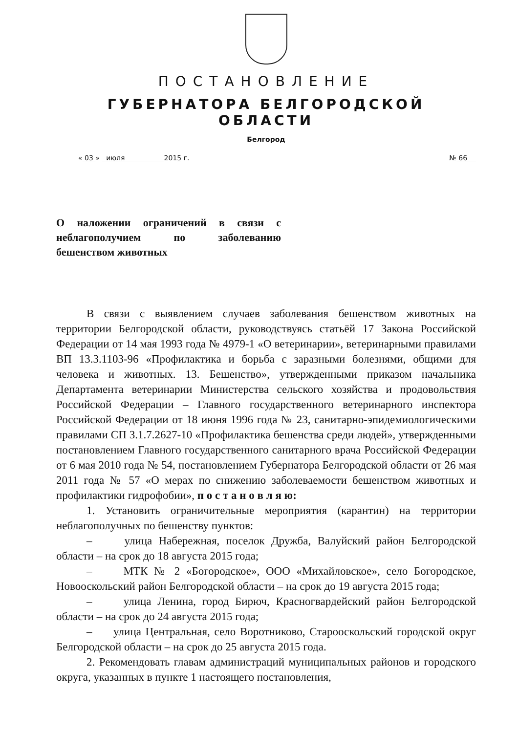ПОСТАНОВЛЕНИЕ
ГУБЕРНАТОРА БЕЛГОРОДСКОЙ ОБЛАСТИ
Белгород
« 03 » июля 2015 г. № 66
О наложении ограничений в связи с неблагополучием по заболеванию бешенством животных
В связи с выявлением случаев заболевания бешенством животных на территории Белгородской области, руководствуясь статьёй 17 Закона Российской Федерации от 14 мая 1993 года № 4979-1 «О ветеринарии», ветеринарными правилами ВП 13.3.1103-96 «Профилактика и борьба с заразными болезнями, общими для человека и животных. 13. Бешенство», утвержденными приказом начальника Департамента ветеринарии Министерства сельского хозяйства и продовольствия Российской Федерации – Главного государственного ветеринарного инспектора Российской Федерации от 18 июня 1996 года № 23, санитарно-эпидемиологическими правилами СП 3.1.7.2627-10 «Профилактика бешенства среди людей», утвержденными постановлением Главного государственного санитарного врача Российской Федерации от 6 мая 2010 года № 54, постановлением Губернатора Белгородской области от 26 мая 2011 года № 57 «О мерах по снижению заболеваемости бешенством животных и профилактики гидрофобии», п о с т а н о в л я ю:
1. Установить ограничительные мероприятия (карантин) на территории неблагополучных по бешенству пунктов:
– улица Набережная, поселок Дружба, Валуйский район Белгородской области – на срок до 18 августа 2015 года;
– МТК № 2 «Богородское», ООО «Михайловское», село Богородское, Новооскольский район Белгородской области – на срок до 19 августа 2015 года;
– улица Ленина, город Бирюч, Красногвардейский район Белгородской области – на срок до 24 августа 2015 года;
– улица Центральная, село Воротниково, Старооскольский городской округ Белгородской области – на срок до 25 августа 2015 года.
2. Рекомендовать главам администраций муниципальных районов и городского округа, указанных в пункте 1 настоящего постановления,